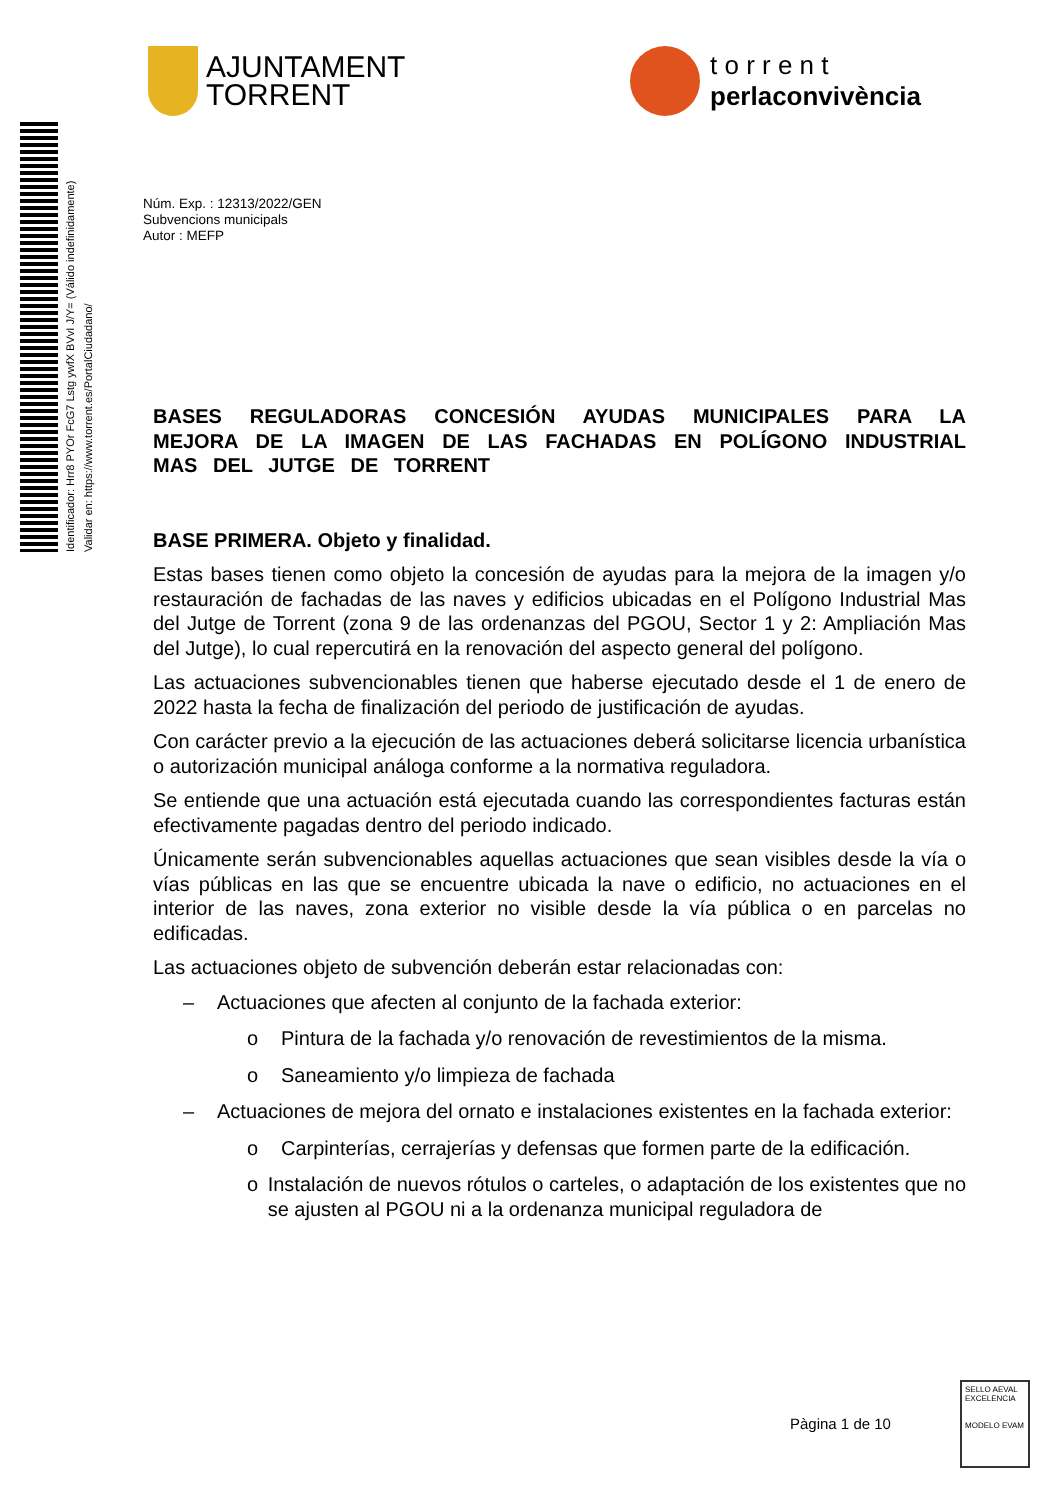AJUNTAMENT
TORRENT
t o r r e n t
perlaconvivència
Identificador: Hrr8 PYOr FcG7 Lstg ywfX BVvI J/Y= (Válido indefinidamente)
Validar en: https://www.torrent.es/PortalCiudadano/
Núm. Exp. : 12313/2022/GEN
Subvencions municipals
Autor : MEFP
BASES REGULADORAS CONCESIÓN AYUDAS MUNICIPALES PARA LA MEJORA DE LA IMAGEN DE LAS FACHADAS EN POLÍGONO INDUSTRIAL MAS DEL JUTGE DE TORRENT
BASE PRIMERA. Objeto y finalidad.
Estas bases tienen como objeto la concesión de ayudas para la mejora de la imagen y/o restauración de fachadas de las naves y edificios ubicadas en el Polígono Industrial Mas del Jutge de Torrent (zona 9 de las ordenanzas del PGOU, Sector 1 y 2: Ampliación Mas del Jutge), lo cual repercutirá en la renovación del aspecto general del polígono.
Las actuaciones subvencionables tienen que haberse ejecutado desde el 1 de enero de 2022 hasta la fecha de finalización del periodo de justificación de ayudas.
Con carácter previo a la ejecución de las actuaciones deberá solicitarse licencia urbanística o autorización municipal análoga conforme a la normativa reguladora.
Se entiende que una actuación está ejecutada cuando las correspondientes facturas están efectivamente pagadas dentro del periodo indicado.
Únicamente serán subvencionables aquellas actuaciones que sean visibles desde la vía o vías públicas en las que se encuentre ubicada la nave o edificio, no actuaciones en el interior de las naves, zona exterior no visible desde la vía pública o en parcelas no edificadas.
Las actuaciones objeto de subvención deberán estar relacionadas con:
– Actuaciones que afecten al conjunto de la fachada exterior:
o Pintura de la fachada y/o renovación de revestimientos de la misma.
o Saneamiento y/o limpieza de fachada
– Actuaciones de mejora del ornato e instalaciones existentes en la fachada exterior:
o Carpinterías, cerrajerías y defensas que formen parte de la edificación.
o Instalación de nuevos rótulos o carteles, o adaptación de los existentes que no se ajusten al PGOU ni a la ordenanza municipal reguladora de
Pàgina 1 de 10
SELLO AEVAL EXCELENCIA
MODELO EVAM